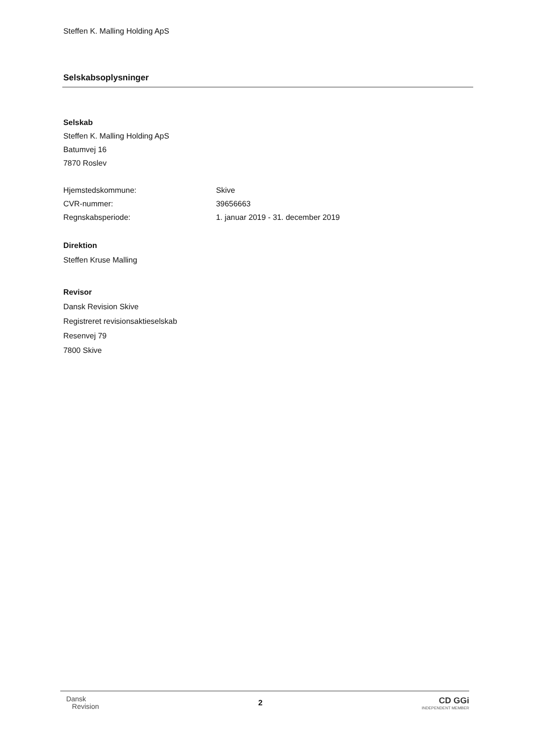Steffen K. Malling Holding ApS
Selskabsoplysninger
Selskab
Steffen K. Malling Holding ApS
Batumvej 16
7870 Roslev
Hjemstedskommune: Skive
CVR-nummer: 39656663
Regnskabsperiode: 1. januar 2019 - 31. december 2019
Direktion
Steffen Kruse Malling
Revisor
Dansk Revision Skive
Registreret revisionsaktieselskab
Resenvej 79
7800 Skive
Dansk
Revision
2
CD GGi
INDEPENDENT MEMBER